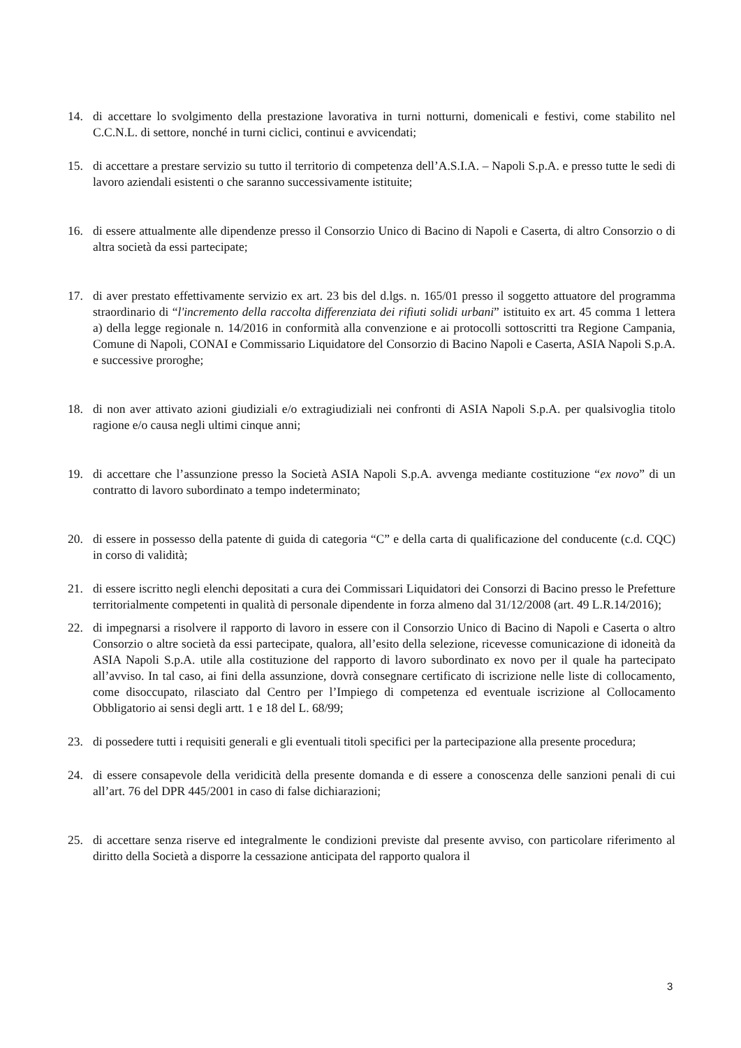14. di accettare lo svolgimento della prestazione lavorativa in turni notturni, domenicali e festivi, come stabilito nel C.C.N.L. di settore, nonché in turni ciclici, continui e avvicendati;
15. di accettare a prestare servizio su tutto il territorio di competenza dell’A.S.I.A. – Napoli S.p.A. e presso tutte le sedi di lavoro aziendali esistenti o che saranno successivamente istituite;
16. di essere attualmente alle dipendenze presso il Consorzio Unico di Bacino di Napoli e Caserta, di altro Consorzio o di altra società da essi partecipate;
17. di aver prestato effettivamente servizio ex art. 23 bis del d.lgs. n. 165/01 presso il soggetto attuatore del programma straordinario di “l'incremento della raccolta differenziata dei rifiuti solidi urbani” istituito ex art. 45 comma 1 lettera a) della legge regionale n. 14/2016 in conformità alla convenzione e ai protocolli sottoscritti tra Regione Campania, Comune di Napoli, CONAI e Commissario Liquidatore del Consorzio di Bacino Napoli e Caserta, ASIA Napoli S.p.A. e successive proroghe;
18. di non aver attivato azioni giudiziali e/o extragiudiziali nei confronti di ASIA Napoli S.p.A. per qualsivoglia titolo ragione e/o causa negli ultimi cinque anni;
19. di accettare che l’assunzione presso la Società ASIA Napoli S.p.A. avvenga mediante costituzione “ex novo” di un contratto di lavoro subordinato a tempo indeterminato;
20. di essere in possesso della patente di guida di categoria “C” e della carta di qualificazione del conducente (c.d. CQC) in corso di validità;
21. di essere iscritto negli elenchi depositati a cura dei Commissari Liquidatori dei Consorzi di Bacino presso le Prefetture territorialmente competenti in qualità di personale dipendente in forza almeno dal 31/12/2008 (art. 49 L.R.14/2016);
22. di impegnarsi a risolvere il rapporto di lavoro in essere con il Consorzio Unico di Bacino di Napoli e Caserta o altro Consorzio o altre società da essi partecipate, qualora, all’esito della selezione, ricevesse comunicazione di idoneità da ASIA Napoli S.p.A. utile alla costituzione del rapporto di lavoro subordinato ex novo per il quale ha partecipato all’avviso. In tal caso, ai fini della assunzione, dovrà consegnare certificato di iscrizione nelle liste di collocamento, come disoccupato, rilasciato dal Centro per l’Impiego di competenza ed eventuale iscrizione al Collocamento Obbligatorio ai sensi degli artt. 1 e 18 del L. 68/99;
23. di possedere tutti i requisiti generali e gli eventuali titoli specifici per la partecipazione alla presente procedura;
24. di essere consapevole della veridicità della presente domanda e di essere a conoscenza delle sanzioni penali di cui all’art. 76 del DPR 445/2001 in caso di false dichiarazioni;
25. di accettare senza riserve ed integralmente le condizioni previste dal presente avviso, con particolare riferimento al diritto della Società a disporre la cessazione anticipata del rapporto qualora il
3